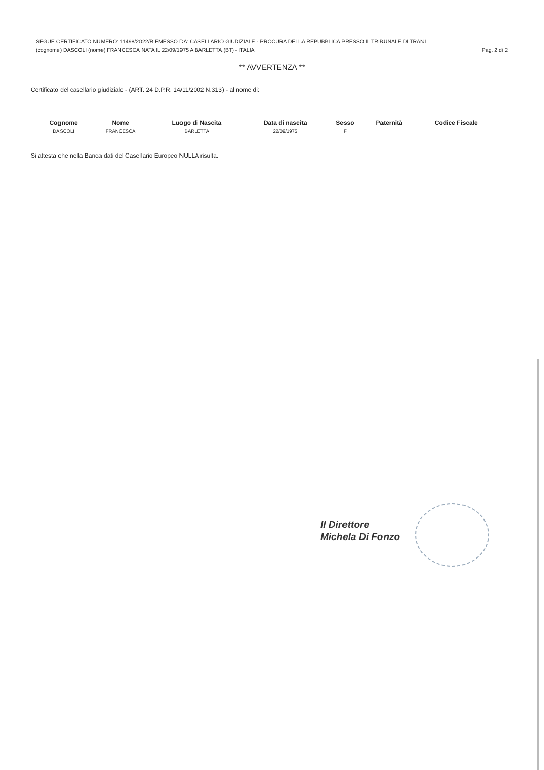SEGUE CERTIFICATO NUMERO: 11498/2022/R EMESSO DA: CASELLARIO GIUDIZIALE - PROCURA DELLA REPUBBLICA PRESSO IL TRIBUNALE DI TRANI
(cognome) DASCOLI (nome) FRANCESCA NATA IL 22/09/1975 A BARLETTA (BT) - ITALIA Pag. 2 di 2
** AVVERTENZA **
Certificato del casellario giudiziale - (ART. 24 D.P.R. 14/11/2002 N.313) - al nome di:
| Cognome | Nome | Luogo di Nascita | Data di nascita | Sesso | Paternità | Codice Fiscale |
| --- | --- | --- | --- | --- | --- | --- |
| DASCOLI | FRANCESCA | BARLETTA | 22/09/1975 | F | | |
Si attesta che nella Banca dati del Casellario Europeo NULLA risulta.
Il Direttore
Michela Di Fonzo